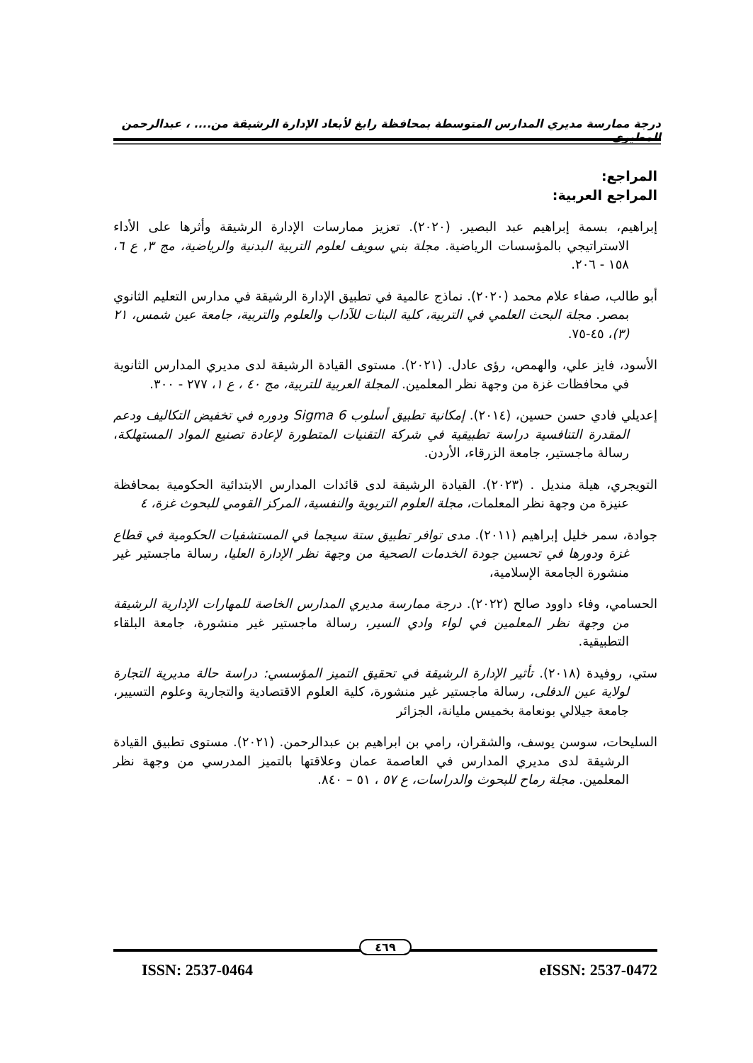درجة ممارسة مديري المدارس المتوسطة بمحافظة رابغ لأبعاد الإدارة الرشيقة من.... ، عبدالرحمن المطيري
المراجع:
المراجع العربية:
إبراهيم، بسمة إبراهيم عبد البصير. (٢٠٢٠). تعزيز ممارسات الإدارة الرشيقة وأثرها على الأداء الاستراتيجي بالمؤسسات الرياضية. مجلة بني سويف لعلوم التربية البدنية والرياضية، مج ٣, ع ٦، ١٥٨ - ٢٠٦.
أبو طالب، صفاء علام محمد (٢٠٢٠). نماذج عالمية في تطبيق الإدارة الرشيقة في مدارس التعليم الثانوي بمصر. مجلة البحث العلمي في التربية، كلية البنات للآداب والعلوم والتربية، جامعة عين شمس، ٢١ (٣)، ٤٥-٧٥.
الأسود، فايز علي، والهمص، رؤى عادل. (٢٠٢١). مستوى القيادة الرشيقة لدى مديري المدارس الثانوية في محافظات غزة من وجهة نظر المعلمين. المجلة العربية للتربية، مج ٤٠ ، ع ١، ٢٧٧ - ٣٠٠.
إعديلي فادي حسن حسين، (٢٠١٤). إمكانية تطبيق أسلوب 6 Sigma ودوره في تخفيض التكاليف ودعم المقدرة التنافسية دراسة تطبيقية في شركة التقنيات المتطورة لإعادة تصنيع المواد المستهلكة، رسالة ماجستير، جامعة الزرقاء، الأردن.
التويجري، هيلة منديل . (٢٠٢٣). القيادة الرشيقة لدى قائدات المدارس الابتدائية الحكومية بمحافظة عنيزة من وجهة نظر المعلمات، مجلة العلوم التربوية والنفسية، المركز القومي للبحوث غزة، ٤
جوادة، سمر خليل إبراهيم (٢٠١١). مدى توافر تطبيق ستة سيجما في المستشفيات الحكومية في قطاع غزة ودورها في تحسين جودة الخدمات الصحية من وجهة نظر الإدارة العليا، رسالة ماجستير غير منشورة الجامعة الإسلامية،
الحسامي، وفاء داوود صالح (٢٠٢٢). درجة ممارسة مديري المدارس الخاصة للمهارات الإدارية الرشيقة من وجهة نظر المعلمين في لواء وادي السير، رسالة ماجستير غير منشورة، جامعة البلقاء التطبيقية.
ستي، روفيدة (٢٠١٨). تأثير الإدارة الرشيقة في تحقيق التميز المؤسسي: دراسة حالة مديرية التجارة لولاية عين الدفلى، رسالة ماجستير غير منشورة، كلية العلوم الاقتصادية والتجارية وعلوم التسيير، جامعة جيلالي بونعامة بخميس مليانة، الجزائر
السليحات، سوسن يوسف، والشقران، رامي بن ابراهيم بن عبدالرحمن. (٢٠٢١). مستوى تطبيق القيادة الرشيقة لدى مديري المدارس في العاصمة عمان وعلاقتها بالتميز المدرسي من وجهة نظر المعلمين. مجلة رماح للبحوث والدراسات، ع ٥٧ ، ٥١ – ٨٤٠.
٤٦٩
ISSN: 2537-0464 eISSN: 2537-0472